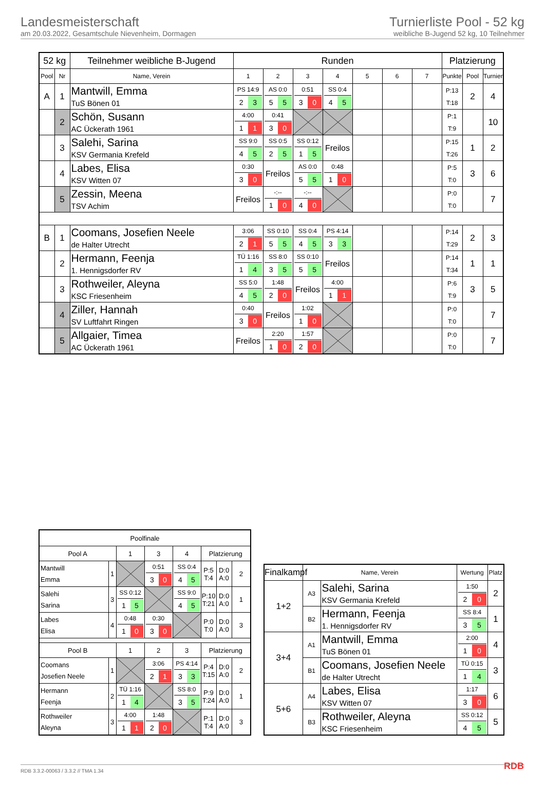Landesmeisterschaft
am 20.03.2022, Gesamtschule Nievenheim, Dormagen
Turnierliste Pool - 52 kg
weibliche B-Jugend 52 kg, 10 Teilnehmer
| 52 kg | | Teilnehmer weibliche B-Jugend | Runden | | | | | | | Platzierung | | |
| --- | --- | --- | --- | --- | --- | --- | --- | --- | --- | --- | --- | --- |
| Pool | Nr | Name, Verein | 1 | 2 | 3 | 4 | 5 | 6 | 7 | Punkte | Pool | Turnier |
| A | 1 | Mantwill, Emma TuS Bönen 01 | PS 14:9 2 3 | AS 0:0 5 5 | 0:51 3 0 | SS 0:4 4 5 | | | | P:13 T:18 | 2 | 4 |
| | 2 | Schön, Susann AC Ückerath 1961 | 4:00 1 1 | 0:41 3 0 | | | | | | P:1 T:9 | | 10 |
| | 3 | Salehi, Sarina KSV Germania Krefeld | SS 9:0 4 5 | SS 0:5 2 5 | SS 0:12 1 5 | Freilos | | | | P:15 T:26 | 1 | 2 |
| | 4 | Labes, Elisa KSV Witten 07 | 0:30 3 0 | Freilos | AS 0:0 5 5 | 0:48 1 0 | | | | P:5 T:0 | 3 | 6 |
| | 5 | Zessin, Meena TSV Achim | Freilos | -:-- 1 0 | -:-- 4 0 | | | | | P:0 T:0 | | 7 |
| B | 1 | Coomans, Josefien Neele de Halter Utrecht | 3:06 2 1 | SS 0:10 5 5 | SS 0:4 4 5 | PS 4:14 3 3 | | | | P:14 T:29 | 2 | 3 |
| | 2 | Hermann, Feenja 1. Hennigsdorfer RV | TÜ 1:16 1 4 | SS 8:0 3 5 | SS 0:10 5 5 | Freilos | | | | P:14 T:34 | 1 | 1 |
| | 3 | Rothweiler, Aleyna KSC Friesenheim | SS 5:0 4 5 | 1:48 2 0 | Freilos | 4:00 1 1 | | | | P:6 T:9 | 3 | 5 |
| | 4 | Ziller, Hannah SV Luftfahrt Ringen | 0:40 3 0 | Freilos | 1:02 1 0 | | | | | P:0 T:0 | | 7 |
| | 5 | Allgaier, Timea AC Ückerath 1961 | Freilos | 2:20 1 0 | 1:57 2 0 | | | | | P:0 T:0 | | 7 |
| Poolfinale | | | | | | | |
| --- | --- | --- | --- | --- | --- | --- | --- |
| Pool A | | 1 | 3 | 4 | Platzierung | | |
| Mantwill Emma | 1 | | 0:51 3 0 | SS 0:4 4 5 | P:5 T:4 | D:0 A:0 | 2 |
| Salehi Sarina | 3 | SS 0:12 1 5 | | SS 9:0 4 5 | P:10 T:21 | D:0 A:0 | 1 |
| Labes Elisa | 4 | 0:48 1 0 | 0:30 3 0 | | P:0 T:0 | D:0 A:0 | 3 |
| Pool B | | 1 | 2 | 3 | Platzierung | | |
| Coomans Josefien Neele | 1 | | 3:06 2 1 | PS 4:14 3 3 | P:4 T:15 | D:0 A:0 | 2 |
| Hermann Feenja | 2 | TÜ 1:16 1 4 | | SS 8:0 3 5 | P:9 T:24 | D:0 A:0 | 1 |
| Rothweiler Aleyna | 3 | 4:00 1 1 | 1:48 2 0 | | P:1 T:4 | D:0 A:0 | 3 |
| Finalkampf | Name, Verein | | Wertung | Platz |
| --- | --- | --- | --- | --- |
| 1+2 | A3 | Salehi, Sarina KSV Germania Krefeld | 1:50 2 0 | 2 |
| | B2 | Hermann, Feenja 1. Hennigsdorfer RV | SS 8:4 3 5 | 1 |
| 3+4 | A1 | Mantwill, Emma TuS Bönen 01 | 2:00 1 0 | 4 |
| | B1 | Coomans, Josefien Neele de Halter Utrecht | TÜ 0:15 1 4 | 3 |
| 5+6 | A4 | Labes, Elisa KSV Witten 07 | 1:17 3 0 | 6 |
| | B3 | Rothweiler, Aleyna KSC Friesenheim | SS 0:12 4 5 | 5 |
RDB 3.3.2-00063 / 3.3.2 // TMA 1.34 RDB